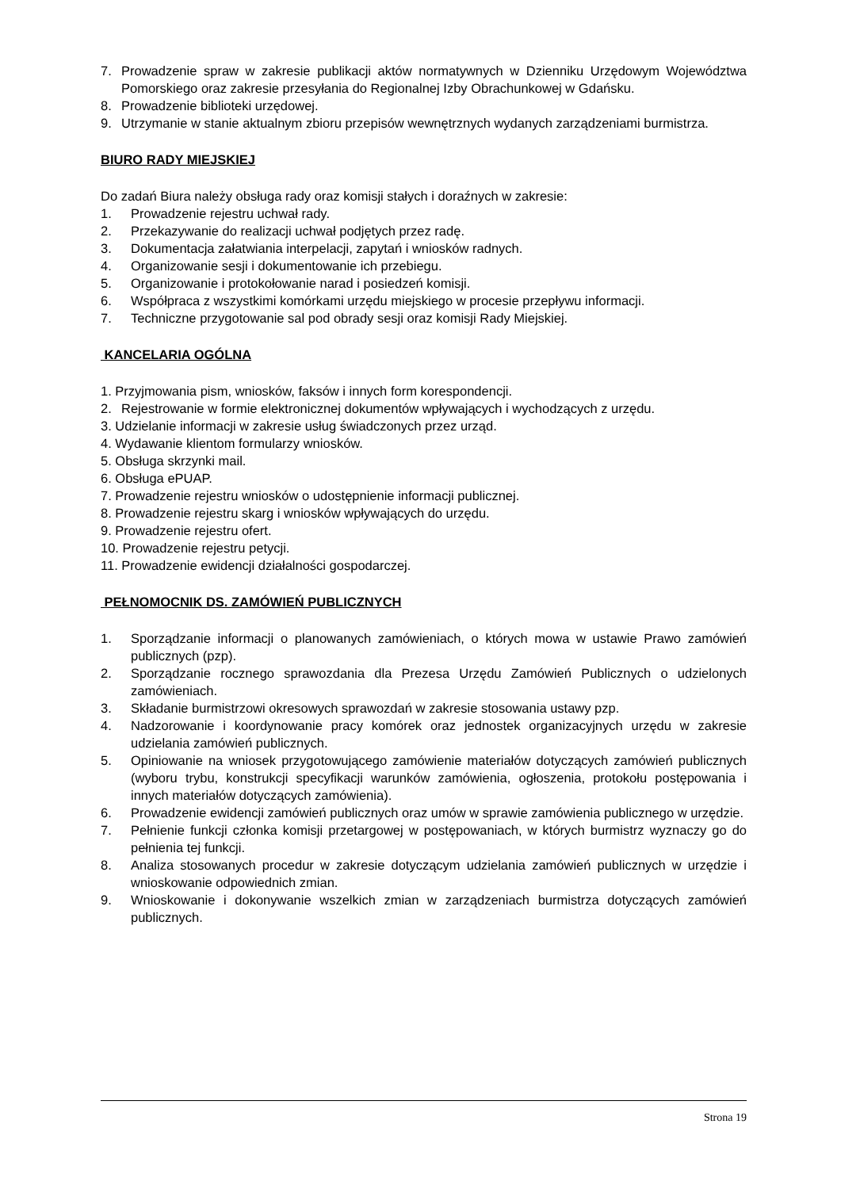7. Prowadzenie spraw w zakresie publikacji aktów normatywnych w Dzienniku Urzędowym Województwa Pomorskiego oraz zakresie przesyłania do Regionalnej Izby Obrachunkowej w Gdańsku.
8. Prowadzenie biblioteki urzędowej.
9. Utrzymanie w stanie aktualnym zbioru przepisów wewnętrznych wydanych zarządzeniami burmistrza.
BIURO RADY MIEJSKIEJ
Do zadań Biura należy obsługa rady oraz komisji stałych i doraźnych w zakresie:
1. Prowadzenie rejestru uchwał rady.
2. Przekazywanie do realizacji uchwał podjętych przez radę.
3. Dokumentacja załatwiania interpelacji, zapytań i wniosków radnych.
4. Organizowanie sesji i dokumentowanie ich przebiegu.
5. Organizowanie i protokołowanie narad i posiedzeń komisji.
6. Współpraca z wszystkimi komórkami urzędu miejskiego w procesie przepływu informacji.
7. Techniczne przygotowanie sal pod obrady sesji oraz komisji Rady Miejskiej.
KANCELARIA OGÓLNA
1. Przyjmowania pism, wniosków, faksów i innych form korespondencji.
2. Rejestrowanie w formie elektronicznej dokumentów wpływających i wychodzących z urzędu.
3. Udzielanie informacji w zakresie usług świadczonych przez urząd.
4. Wydawanie klientom formularzy wniosków.
5. Obsługa skrzynki mail.
6. Obsługa ePUAP.
7. Prowadzenie rejestru wniosków o udostępnienie informacji publicznej.
8. Prowadzenie rejestru skarg i wniosków wpływających do urzędu.
9. Prowadzenie rejestru ofert.
10. Prowadzenie rejestru petycji.
11. Prowadzenie ewidencji działalności gospodarczej.
PEŁNOMOCNIK DS. ZAMÓWIEŃ PUBLICZNYCH
1. Sporządzanie informacji o planowanych zamówieniach, o których mowa w ustawie Prawo zamówień publicznych (pzp).
2. Sporządzanie rocznego sprawozdania dla Prezesa Urzędu Zamówień Publicznych o udzielonych zamówieniach.
3. Składanie burmistrzowi okresowych sprawozdań w zakresie stosowania ustawy pzp.
4. Nadzorowanie i koordynowanie pracy komórek oraz jednostek organizacyjnych urzędu w zakresie udzielania zamówień publicznych.
5. Opiniowanie na wniosek przygotowującego zamówienie materiałów dotyczących zamówień publicznych (wyboru trybu, konstrukcji specyfikacji warunków zamówienia, ogłoszenia, protokołu postępowania i innych materiałów dotyczących zamówienia).
6. Prowadzenie ewidencji zamówień publicznych oraz umów w sprawie zamówienia publicznego w urzędzie.
7. Pełnienie funkcji członka komisji przetargowej w postępowaniach, w których burmistrz wyznaczy go do pełnienia tej funkcji.
8. Analiza stosowanych procedur w zakresie dotyczącym udzielania zamówień publicznych w urzędzie i wnioskowanie odpowiednich zmian.
9. Wnioskowanie i dokonywanie wszelkich zmian w zarządzeniach burmistrza dotyczących zamówień publicznych.
Strona 19